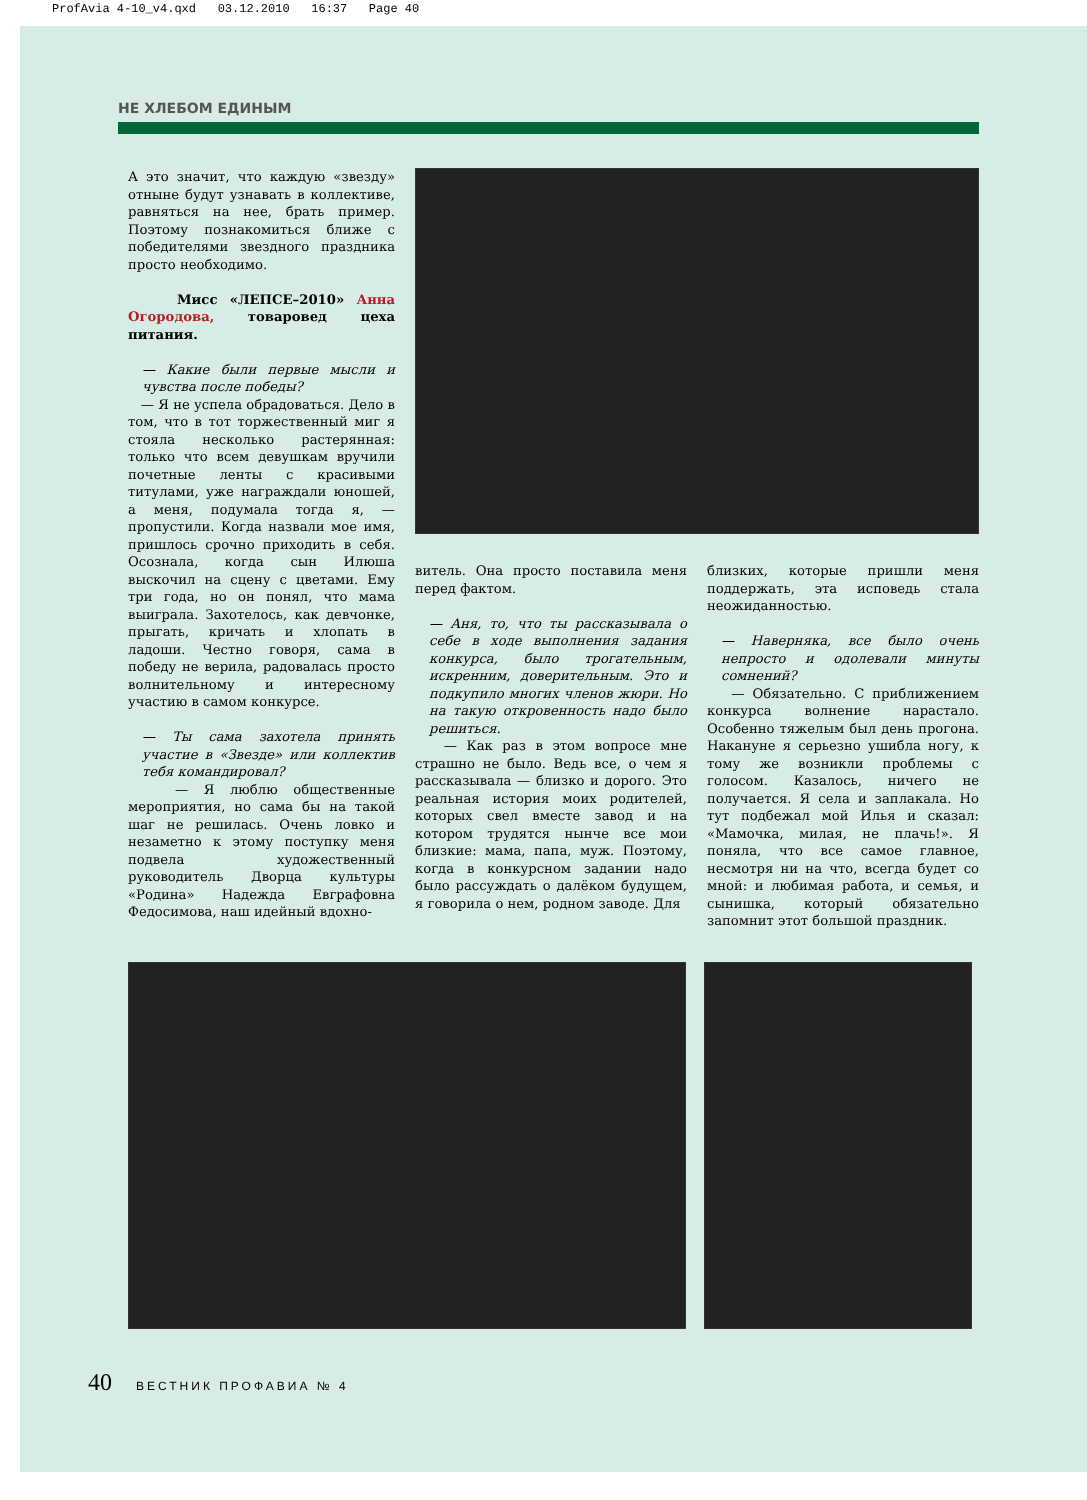ProfAvia 4-10_v4.qxd 03.12.2010 16:37 Page 40
НЕ ХЛЕБОМ ЕДИНЫМ
А это значит, что каждую «звезду» отныне будут узнавать в коллективе, равняться на нее, брать пример. Поэтому познакомиться ближе с победителями звездного праздника просто необходимо.
Мисс «ЛЕПСЕ–2010» Анна Огородова, товаровед цеха питания.
— Какие были первые мысли и чувства после победы?
— Я не успела обрадоваться. Дело в том, что в тот торжественный миг я стояла несколько растерянная: только что всем девушкам вручили почетные ленты с красивыми титулами, уже награждали юношей, а меня, подумала тогда я, — пропустили. Когда назвали мое имя, пришлось срочно приходить в себя. Осознала, когда сын Илюша выскочил на сцену с цветами. Ему три года, но он понял, что мама выиграла. Захотелось, как девчонке, прыгать, кричать и хлопать в ладоши. Честно говоря, сама в победу не верила, радовалась просто волнительному и интересному участию в самом конкурсе.
— Ты сама захотела принять участие в «Звезде» или коллектив тебя командировал?
— Я люблю общественные мероприятия, но сама бы на такой шаг не решилась. Очень ловко и незаметно к этому поступку меня подвела художественный руководитель Дворца культуры «Родина» Надежда Евграфовна Федосимова, наш идейный вдохно-
витель. Она просто поставила меня перед фактом.
— Аня, то, что ты рассказывала о себе в ходе выполнения задания конкурса, было трогательным, искренним, доверительным. Это и подкупило многих членов жюри. Но на такую откровенность надо было решиться.
— Как раз в этом вопросе мне страшно не было. Ведь все, о чем я рассказывала — близко и дорого. Это реальная история моих родителей, которых свел вместе завод и на котором трудятся нынче все мои близкие: мама, папа, муж. Поэтому, когда в конкурсном задании надо было рассуждать о далёком будущем, я говорила о нем, родном заводе. Для
близких, которые пришли меня поддержать, эта исповедь стала неожиданностью.
— Наверняка, все было очень непросто и одолевали минуты сомнений?
— Обязательно. С приближением конкурса волнение нарастало. Особенно тяжелым был день прогона. Накануне я серьезно ушибла ногу, к тому же возникли проблемы с голосом. Казалось, ничего не получается. Я села и заплакала. Но тут подбежал мой Илья и сказал: «Мамочка, милая, не плачь!». Я поняла, что все самое главное, несмотря ни на что, всегда будет со мной: и любимая работа, и семья, и сынишка, который обязательно запомнит этот большой праздник.
40 ВЕСТНИК ПРОФАВИА № 4